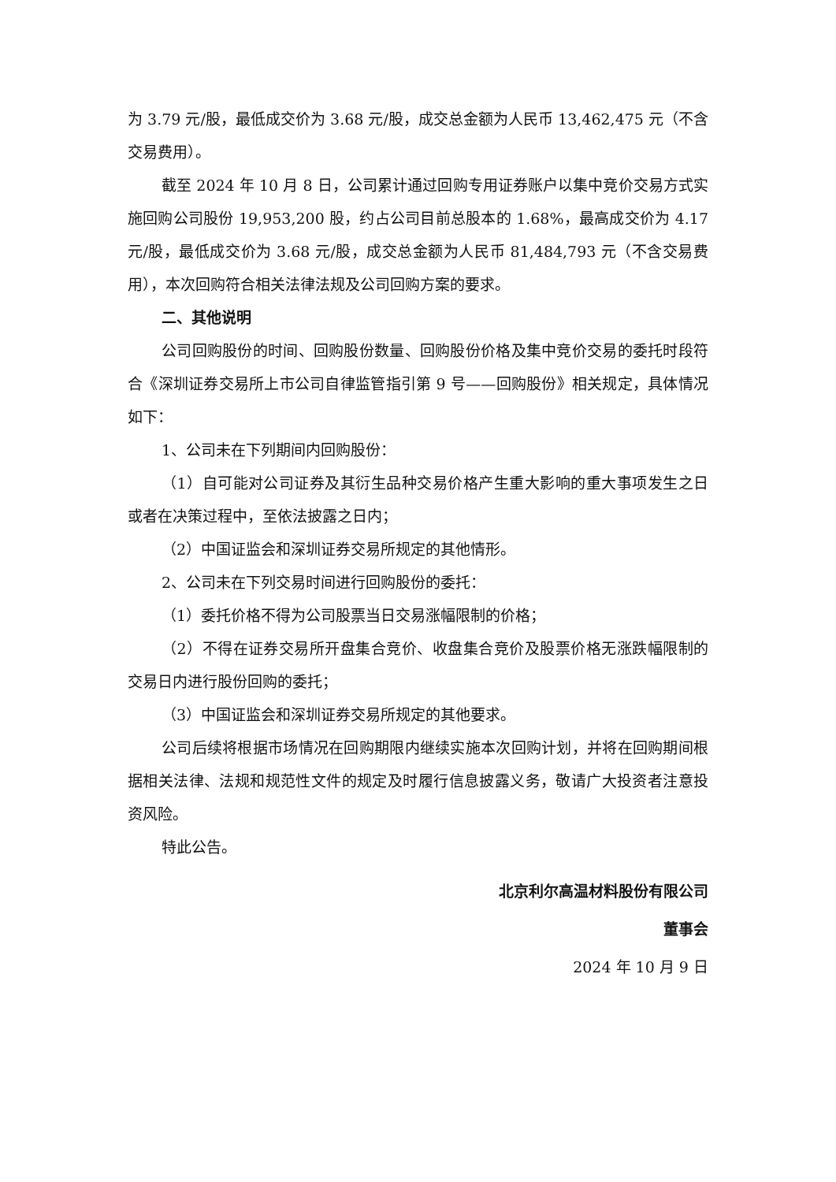为 3.79 元/股，最低成交价为 3.68 元/股，成交总金额为人民币 13,462,475 元（不含交易费用）。
截至 2024 年 10 月 8 日，公司累计通过回购专用证券账户以集中竞价交易方式实施回购公司股份 19,953,200 股，约占公司目前总股本的 1.68%，最高成交价为 4.17 元/股，最低成交价为 3.68 元/股，成交总金额为人民币 81,484,793 元（不含交易费用），本次回购符合相关法律法规及公司回购方案的要求。
二、其他说明
公司回购股份的时间、回购股份数量、回购股份价格及集中竞价交易的委托时段符合《深圳证券交易所上市公司自律监管指引第 9 号——回购股份》相关规定，具体情况如下：
1、公司未在下列期间内回购股份：
（1）自可能对公司证券及其衍生品种交易价格产生重大影响的重大事项发生之日或者在决策过程中，至依法披露之日内；
（2）中国证监会和深圳证券交易所规定的其他情形。
2、公司未在下列交易时间进行回购股份的委托：
（1）委托价格不得为公司股票当日交易涨幅限制的价格；
（2）不得在证券交易所开盘集合竞价、收盘集合竞价及股票价格无涨跌幅限制的交易日内进行股份回购的委托；
（3）中国证监会和深圳证券交易所规定的其他要求。
公司后续将根据市场情况在回购期限内继续实施本次回购计划，并将在回购期间根据相关法律、法规和规范性文件的规定及时履行信息披露义务，敬请广大投资者注意投资风险。
特此公告。
北京利尔高温材料股份有限公司
董事会
2024 年 10 月 9 日